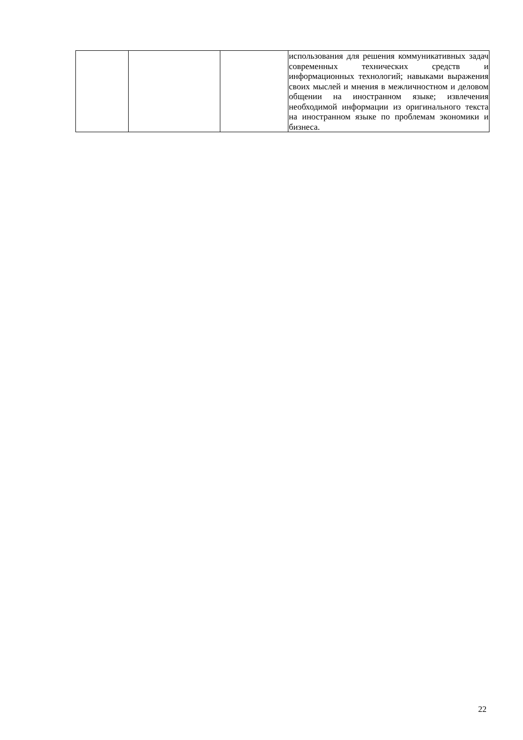| | | | использования для решения коммуникативных задач современных технических средств и информационных технологий; навыками выражения своих мыслей и мнения в межличностном и деловом общении на иностранном языке; извлечения необходимой информации из оригинального текста на иностранном языке по проблемам экономики и бизнеса. |
22